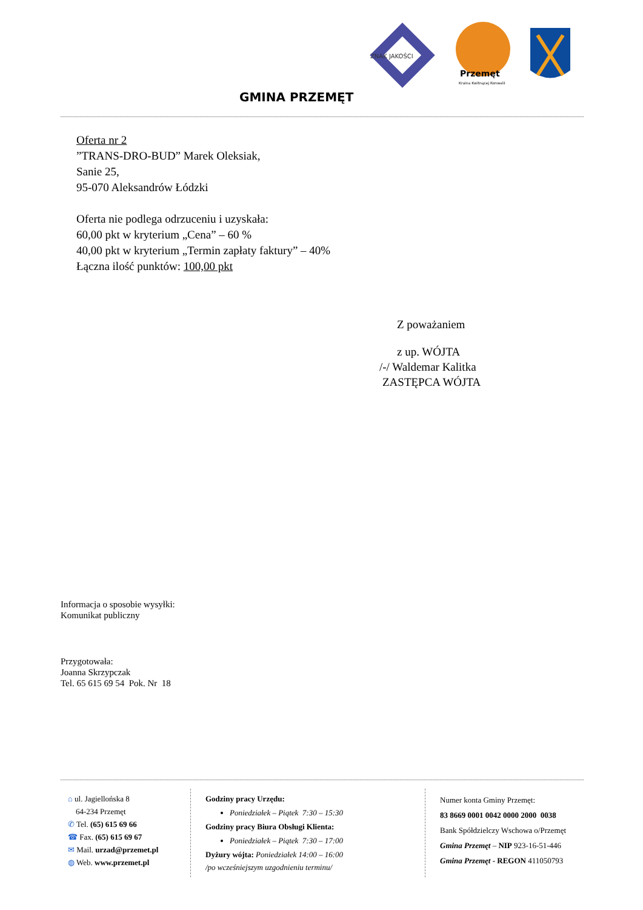ZNAK JAKOŚCI
Przemęt
Kraina Kwitnącej Konwalii
GMINA PRZEMĘT
Oferta nr 2
”TRANS-DRO-BUD” Marek Oleksiak,
Sanie 25,
95-070 Aleksandrów Łódzki
Oferta nie podlega odrzuceniu i uzyskała:
60,00 pkt w kryterium „Cena” – 60 %
40,00 pkt w kryterium „Termin zapłaty faktury” – 40%
Łączna ilość punktów: 100,00 pkt
Z poważaniem
z up. WÓJTA
/-/ Waldemar Kalitka
ZASTĘPCA WÓJTA
Informacja o sposobie wysyłki:
Komunikat publiczny
Przygotowała:
Joanna Skrzypczak
Tel. 65 615 69 54 Pok. Nr 18
⌂ ul. Jagiellońska 8
64-234 Przemęt
✆ Tel. (65) 615 69 66
☎ Fax. (65) 615 69 67
✉ Mail. urzad@przemet.pl
◍ Web. www.przemet.pl
Godziny pracy Urzędu:
Poniedziałek – Piątek 7:30 – 15:30
Godziny pracy Biura Obsługi Klienta:
Poniedziałek – Piątek 7:30 – 17:00
Dyżury wójta: Poniedziałek 14:00 – 16:00
/po wcześniejszym uzgodnieniu terminu/
Numer konta Gminy Przemęt:
83 8669 0001 0042 0000 2000 0038
Bank Spółdzielczy Wschowa o/Przemęt
Gmina Przemęt – NIP 923-16-51-446
Gmina Przemęt - REGON 411050793